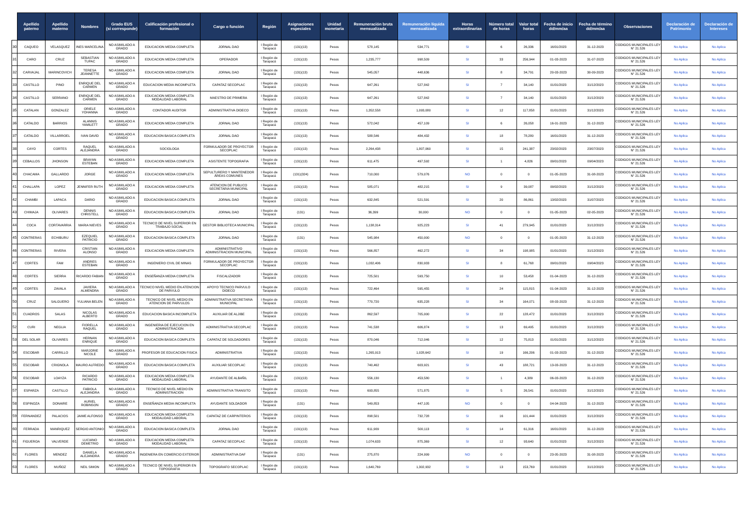| | Apellido paterno | Apellido materno | Nombres | Grado EUS (si corresponde) | Calificación profesional o formación | Cargo o función | Región | Asignaciones especiales | Unidad monetaria | Remuneración bruta mensualizada | Remuneración líquida mensualizada | Horas extraordinarias | Número total de horas | Valor total horas | Fecha de inicio dd/mm/aa | Fecha de término dd/mm/aa | Observaciones | Declaración de Patrimonio | Declaración de Intereses |
| --- | --- | --- | --- | --- | --- | --- | --- | --- | --- | --- | --- | --- | --- | --- | --- | --- | --- | --- | --- |
| 30 | CAQUEO | VELASQUEZ | INES MARCELINA | NO ASIMILADO A GRADO | EDUCACION MEDIA COMPLETA | JORNAL DAO | I Región de Tarapacá | (131)(13) | Pesos | 578,145 | 534,771 | SI | 6 | 26,336 | 16/01/2023 | 31-12-2023 | CODIGOS MUNICIPALES LEY N° 21.526 | No Aplica | No Aplica |
| 31 | CARO | CRUZ | SEBASTIAN TUPAC | NO ASIMILADO A GRADO | EDUCACION MEDIA COMPLETA | OPERADOR | I Región de Tarapacá | (131)(13) | Pesos | 1,235,777 | 998,509 | SI | 33 | 256,944 | 01-03-2023 | 31-07-2023 | CODIGOS MUNICIPALES LEY N° 21.526 | No Aplica | No Aplica |
| 32 | CARVAJAL | MARINCOVICH | TERESA JEANNETTE | NO ASIMILADO A GRADO | EDUCACION MEDIA COMPLETA | JORNAL DAO | I Región de Tarapacá | (131)(13) | Pesos | 545,057 | 448,636 | SI | 8 | 34,791 | 20-03-2023 | 30-09-2023 | CODIGOS MUNICIPALES LEY N° 21.526 | No Aplica | No Aplica |
| 33 | CASTILLO | PINO | ENRIQUE DEL CARMEN | NO ASIMILADO A GRADO | EDUCACION MEDIA INCOMPLETA | CAPATAZ SECOPLAC | I Región de Tarapacá | (131)(13) | Pesos | 647,261 | 527,842 | SI | 7 | 34,140 | 01/01/2023 | 31/12/2023 | CODIGOS MUNICIPALES LEY N° 21.526 | No Aplica | No Aplica |
| 34 | CASTILLO | SERRANO | ENRIQUE DEL CARMEN | NO ASIMILADO A GRADO | EDUCACION MEDIA COMPLETA MODALIDAD LABORAL | MAESTRO DE PRIMERA | I Región de Tarapacá | (131)(13) | Pesos | 647,261 | 527,842 | SI | 7 | 34,140 | 01/01/2023 | 31/12/2023 | CODIGOS MUNICIPALES LEY N° 21.526 | No Aplica | No Aplica |
| 35 | CATALAN | GONZALEZ | ORIELE YOHANNA | NO ASIMILADO A GRADO | CONTADOR AUDITOR | ADMINISTRATIVA DIDECO | I Región de Tarapacá | (131)(13) | Pesos | 1,352,558 | 1,093,080 | SI | 12 | 117,858 | 01/01/2023 | 31/12/2023 | CODIGOS MUNICIPALES LEY N° 21.526 | No Aplica | No Aplica |
| 36 | CATALDO | BARRIOS | ALANNIS YAMILETT | NO ASIMILADO A GRADO | EDUCACION MEDIA COMPLETA | JORNAL DAO | I Región de Tarapacá | (131)(13) | Pesos | 572,042 | 457,109 | SI | 6 | 26,058 | 16-01-2023 | 31-12-2023 | CODIGOS MUNICIPALES LEY N° 21.526 | No Aplica | No Aplica |
| 37 | CATALDO | VILLARROEL | IVAN DAVID | NO ASIMILADO A GRADO | EDUCACION BASICA COMPLETA | JORNAL DAO | I Región de Tarapacá | (131)(13) | Pesos | 588,546 | 484,432 | SI | 18 | 78,280 | 16/01/2023 | 31-12-2023 | CODIGOS MUNICIPALES LEY N° 21.526 | No Aplica | No Aplica |
| 38 | CAYO | CORTES | RAQUEL ALEJANDRA | NO ASIMILADO A GRADO | SOCIOLOGA | FORMULADOR DE PROYECTOR SECOPLAC | I Región de Tarapacá | (131)(13) | Pesos | 2,264,438 | 1,807,060 | SI | 15 | 241,387 | 23/02/2023 | 23/07/2023 | CODIGOS MUNICIPALES LEY N° 21.526 | No Aplica | No Aplica |
| 39 | CEBALLOS | JHONSON | BRAYAN ESTEBAN | NO ASIMILADO A GRADO | EDUCACION MEDIA COMPLETA | ASISTENTE TOPOGRAFIA | I Región de Tarapacá | (131)(13) | Pesos | 611,475 | 497,592 | SI | 1 | 4,826 | 09/01/2023 | 09/04/2023 | CODIGOS MUNICIPALES LEY N° 21.526 | No Aplica | No Aplica |
| 40 | CHACAMA | GALLARDO | JORGE | NO ASIMILADO A GRADO | EDUCACION MEDIA COMPLETA | SEPULTURERO Y MANTENEDOR ÁREAS COMUNES | I Región de Tarapacá | (131)(324) | Pesos | 710,000 | 579,076 | NO | 0 | 0 | 01-05-2023 | 31-08-2023 | CODIGOS MUNICIPALES LEY N° 21.526 | No Aplica | No Aplica |
| 41 | CHALLAPA | LOPEZ | JENNIFER RUTH | NO ASIMILADO A GRADO | EDUCACION MEDIA COMPLETA | ATENCION DE PUBLICO SECRETARIA MUNICIPAL | I Región de Tarapacá | (131)(13) | Pesos | 585,071 | 482,215 | SI | 9 | 39,087 | 09/02/2023 | 31/12/2023 | CODIGOS MUNICIPALES LEY N° 21.526 | No Aplica | No Aplica |
| 42 | CHAMBI | LAPACA | DARIO | NO ASIMILADO A GRADO | EDUCACION BASICA COMPLETA | JORNAL DAO | I Región de Tarapacá | (131)(13) | Pesos | 632,845 | 521,591 | SI | 20 | 86,861 | 13/02/2023 | 31/07/2023 | CODIGOS MUNICIPALES LEY N° 21.526 | No Aplica | No Aplica |
| 43 | CHIMAJA | OLIVARES | DENNIS CHRISTELL | NO ASIMILADO A GRADO | EDUCACION BASICA COMPLETA | JORNAL DAO | I Región de Tarapacá | (131) | Pesos | 36,399 | 30,000 | NO | 0 | 0 | 01-05-2023 | 02-05-2023 | CODIGOS MUNICIPALES LEY N° 21.526 | No Aplica | No Aplica |
| 44 | COCA | CORTAVARRIA | MARIA NIEVES | NO ASIMILADO A GRADO | TECNICO DE NIVEL SUPERIOR EN TRABAJO SOCIAL | GESTOR BIBLIOTECA MUNICIPAL | I Región de Tarapacá | (131)(13) | Pesos | 1,138,314 | 925,223 | SI | 41 | 279,945 | 01/01/2023 | 31/12/2023 | CODIGOS MUNICIPALES LEY N° 21.526 | No Aplica | No Aplica |
| 45 | CONTRERAS | ECHIBURU | EZEQUIEL PATRICIO | NO ASIMILADO A GRADO | EDUCACION BASICA COMPLETA | JORNAL DAO | I Región de Tarapacá | (131) | Pesos | 545,984 | 450,000 | NO | 0 | 0 | 01-05-2023 | 31-12-2023 | CODIGOS MUNICIPALES LEY N° 21.526 | No Aplica | No Aplica |
| 46 | CONTRERAS | RIVERA | CRISTIAN ALONSO | NO ASIMILADO A GRADO | EDUCACION MEDIA COMPLETA | ADMINISTRATIVO ADMINISTRACION MUNICIPAL | I Región de Tarapacá | (131)(13) | Pesos | 566,857 | 462,272 | SI | 34 | 198,985 | 01/01/2023 | 31/12/2023 | CODIGOS MUNICIPALES LEY N° 21.526 | No Aplica | No Aplica |
| 47 | CORTES | FAM | ANDRES ESTEBAN | NO ASIMILADO A GRADO | INGENIERO CIVIL DE MINAS | FORMULADOR DE PROYECTOR SECOPLAC | I Región de Tarapacá | (131)(13) | Pesos | 1,032,406 | 830,933 | SI | 8 | 61,768 | 09/01/2023 | 09/04/2023 | CODIGOS MUNICIPALES LEY N° 21.526 | No Aplica | No Aplica |
| 48 | CORTES | SIERRA | RICARDO FABIAN | NO ASIMILADO A GRADO | ENSEÑANZA MEDIA COMPLETA | FISCALIZADOR | I Región de Tarapacá | (131)(13) | Pesos | 725,501 | 593,750 | SI | 10 | 53,458 | 01-04-2023 | 31-12-2023 | CODIGOS MUNICIPALES LEY N° 21.526 | No Aplica | No Aplica |
| 49 | CORTES | ZAVALA | JAVIERA ALMENDRA | NO ASIMILADO A GRADO | TECNICO NIVEL MEDIO EN ATENCION DE PARVULO | APOYO TECNICO PARVULO DIDECO | I Región de Tarapacá | (131)(13) | Pesos | 722,464 | 595,455 | SI | 24 | 115,815 | 01-04-2023 | 31-12-2023 | CODIGOS MUNICIPALES LEY N° 21.526 | No Aplica | No Aplica |
| 50 | CRUZ | SALGUERO | YULIANA BELEN | NO ASIMILADO A GRADO | TECNICO DE NIVEL MEDIO EN ATENCION DE PARVULOS | ADMINISTRATIVA SECRETARIA MUNICIPAL | I Región de Tarapacá | (131)(13) | Pesos | 770,720 | 635,228 | SI | 34 | 164,071 | 08-03-2023 | 31-12-2023 | CODIGOS MUNICIPALES LEY N° 21.526 | No Aplica | No Aplica |
| 51 | CUADROS | SALAS | NICOLAS ALBERTO | NO ASIMILADO A GRADO | EDUCACION BASICA INCOMPLETA | AUXILIAR DE ALJIBE | I Región de Tarapacá | (131)(13) | Pesos | 862,597 | 705,000 | SI | 22 | 128,472 | 01/01/2023 | 31/12/2023 | CODIGOS MUNICIPALES LEY N° 21.526 | No Aplica | No Aplica |
| 52 | CURI | NEGLIA | FIORELLA RAQUEL | NO ASIMILADO A GRADO | INGENIERIA DE EJECUCION EN ADMINISTRACION | ADMINISTRATIVA SECOPLAC | I Región de Tarapacá | (131)(13) | Pesos | 741,538 | 606,874 | SI | 13 | 69,495 | 01/01/2023 | 31/12/2023 | CODIGOS MUNICIPALES LEY N° 21.526 | No Aplica | No Aplica |
| 53 | DEL SOLAR | OLIVARES | HERNAN ENRIQUE | NO ASIMILADO A GRADO | EDUCACION BASICA COMPLETA | CAPATAZ DE SOLDADORES | I Región de Tarapacá | (131)(13) | Pesos | 870,046 | 712,046 | SI | 12 | 75,813 | 01/01/2023 | 31/12/2023 | CODIGOS MUNICIPALES LEY N° 21.526 | No Aplica | No Aplica |
| 54 | ESCOBAR | CARRILLO | MARJORIE NICOLE | NO ASIMILADO A GRADO | PROFESOR DE EDUCACION FISICA | ADMINISTRATIVA | I Región de Tarapacá | (131)(13) | Pesos | 1,265,913 | 1,028,642 | SI | 19 | 166,206 | 01-03-2023 | 31-12-2023 | CODIGOS MUNICIPALES LEY N° 21.526 | No Aplica | No Aplica |
| 55 | ESCOBAR | CRIGNOLA | MAURO ALFREDO | NO ASIMILADO A GRADO | EDUCACION BASICA COMPLETA | AUXILIAR SECOPLAC | I Región de Tarapacá | (131)(13) | Pesos | 740,462 | 603,921 | SI | 43 | 188,721 | 13-03-2023 | 31-12-2023 | CODIGOS MUNICIPALES LEY N° 21.526 | No Aplica | No Aplica |
| 56 | ESCOBAR | LOAYZA | RICARDO PATRICIO | NO ASIMILADO A GRADO | EDUCACION MEDIA COMPLETA MODALIDAD LABORAL | AYUDANTE DE ALBAÑIL | I Región de Tarapacá | (131)(13) | Pesos | 556,130 | 453,580 | SI | 1 | 4,389 | 06-03-2023 | 31-12-2023 | CODIGOS MUNICIPALES LEY N° 21.526 | No Aplica | No Aplica |
| 57 | ESPARZA | CASTILLO | FABIOLA ALEJANDRA | NO ASIMILADO A GRADO | TECNICO DE NIVEL MEDIO EN ADMINISTRACION | ADMINISTRATIVA TRANSITO | I Región de Tarapacá | (131)(13) | Pesos | 693,855 | 571,875 | SI | 5 | 26,541 | 01/01/2023 | 31/12/2023 | CODIGOS MUNICIPALES LEY N° 21.526 | No Aplica | No Aplica |
| 58 | ESPINOZA | DONAIRE | AURIEL ROBINSON | NO ASIMILADO A GRADO | ENSEÑANZA MEDIA INCOMPLETA | AYUDANTE SOLDADOR | I Región de Tarapacá | (131) | Pesos | 549,853 | 447,105 | NO | 0 | 0 | 04-04-2023 | 31-12-2023 | CODIGOS MUNICIPALES LEY N° 21.526 | No Aplica | No Aplica |
| 59 | FERNANDEZ | PALACIOS | JAIME ALFONSO | NO ASIMILADO A GRADO | EDUCACION MEDIA COMPLETA MODALIDAD LABORAL | CAPATAZ DE CARPINTEROS | I Región de Tarapacá | (131)(13) | Pesos | 898,501 | 732,728 | SI | 16 | 101,444 | 01/01/2023 | 31/12/2023 | CODIGOS MUNICIPALES LEY N° 21.526 | No Aplica | No Aplica |
| 60 | FERRADA | MANRIQUEZ | SERGIO ANTONIO | NO ASIMILADO A GRADO | EDUCACION BASICA COMPLETA | JORNAL DAO | I Región de Tarapacá | (131)(13) | Pesos | 611,909 | 500,113 | SI | 14 | 61,316 | 16/01/2023 | 31-12-2023 | CODIGOS MUNICIPALES LEY N° 21.526 | No Aplica | No Aplica |
| 61 | FIGUEROA | VALVERDE | LUCIANO DEMETRIO | NO ASIMILADO A GRADO | EDUCACION MEDIA COMPLETA MODALIDAD LABORAL | CAPATAZ SECOPLAC | I Región de Tarapacá | (131)(13) | Pesos | 1,074,633 | 875,369 | SI | 12 | 93,640 | 01/01/2023 | 31/12/2023 | CODIGOS MUNICIPALES LEY N° 21.526 | No Aplica | No Aplica |
| 62 | FLORES | MENDEZ | DANIELA ALEJANDRA | NO ASIMILADO A GRADO | INGENIERA EN COMERCIO EXTERIOR | ADMINISTRATIVA DAF | I Región de Tarapacá | (131) | Pesos | 275,870 | 224,999 | NO | 0 | 0 | 23-05-2023 | 31-08-2023 | CODIGOS MUNICIPALES LEY N° 21.526 | No Aplica | No Aplica |
| 63 | FLORES | MUÑOZ | NEIL SIMON | NO ASIMILADO A GRADO | TECNICO DE NIVEL SUPERIOR EN TOPOGRAFIA | TOPOGRAFO SECOPLAC | I Región de Tarapacá | (131)(13) | Pesos | 1,640,769 | 1,302,932 | SI | 13 | 153,769 | 01/01/2023 | 31/12/2023 | CODIGOS MUNICIPALES LEY N° 21.526 | No Aplica | No Aplica |